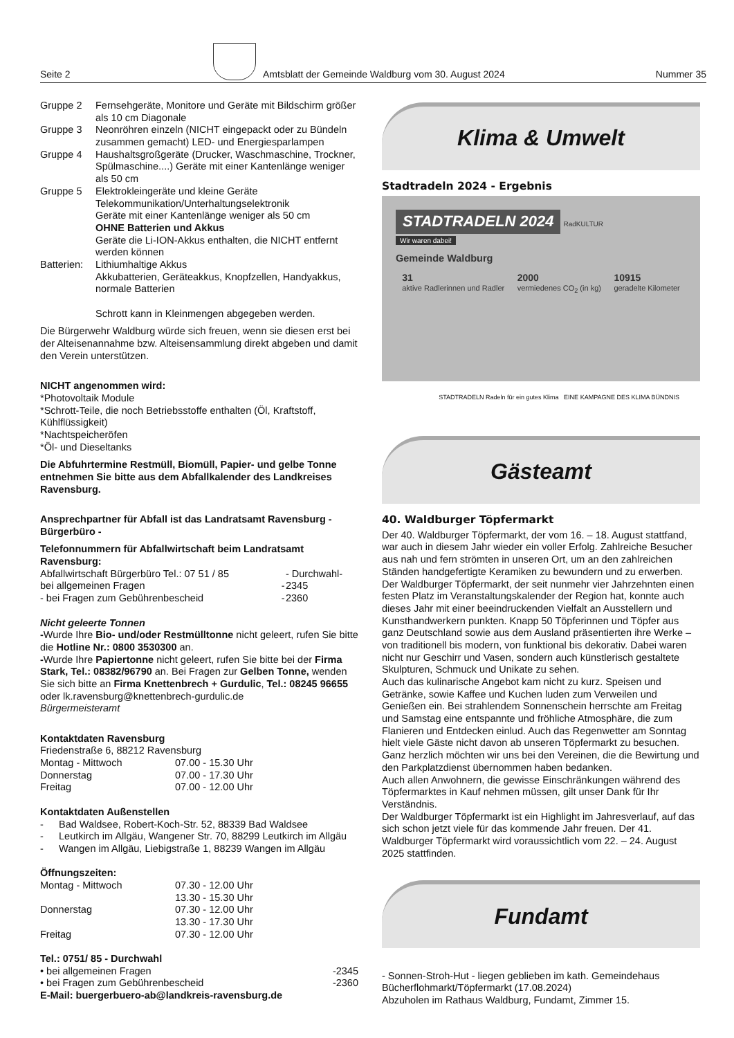Seite 2 Amtsblatt der Gemeinde Waldburg vom 30. August 2024 Nummer 35
| Gruppe 2 | Fernsehgeräte, Monitore und Geräte mit Bildschirm größer als 10 cm Diagonale |
| Gruppe 3 | Neonröhren einzeln (NICHT eingepackt oder zu Bündeln zusammen gemacht) LED- und Energiesparlampen |
| Gruppe 4 | Haushaltsgroßgeräte (Drucker, Waschmaschine, Trockner, Spülmaschine....) Geräte mit einer Kantenlänge weniger als 50 cm |
| Gruppe 5 | Elektrokleingeräte und kleine Geräte Telekommunikation/Unterhaltungselektronik Geräte mit einer Kantenlänge weniger als 50 cm OHNE Batterien und Akkus Geräte die Li-ION-Akkus enthalten, die NICHT entfernt werden können |
| Batterien: | Lithiumhaltige Akkus Akkubatterien, Geräteakkus, Knopfzellen, Handyakkus, normale Batterien Schrott kann in Kleinmengen abgegeben werden. |
Die Bürgerwehr Waldburg würde sich freuen, wenn sie diesen erst bei der Alteisenannahme bzw. Alteisensammlung direkt abgeben und damit den Verein unterstützen.
NICHT angenommen wird:
*Photovoltaik Module
*Schrott-Teile, die noch Betriebsstoffe enthalten (Öl, Kraftstoff, Kühlflüssigkeit)
*Nachtspeicheröfen
*Öl- und Dieseltanks
Die Abfuhrtermine Restmüll, Biomüll, Papier- und gelbe Tonne entnehmen Sie bitte aus dem Abfallkalender des Landkreises Ravensburg.
Ansprechpartner für Abfall ist das Landratsamt Ravensburg - Bürgerbüro -
Telefonnummern für Abfallwirtschaft beim Landratsamt Ravensburg:
| Abfallwirtschaft Bürgerbüro Tel.: 07 51 / 85 | | - Durchwahl- |
| bei allgemeinen Fragen | - | 2345 |
| - bei Fragen zum Gebührenbescheid | - | 2360 |
Nicht geleerte Tonnen
-Wurde Ihre Bio- und/oder Restmülltonne nicht geleert, rufen Sie bitte die Hotline Nr.: 0800 3530300 an.
-Wurde Ihre Papiertonne nicht geleert, rufen Sie bitte bei der Firma Stark, Tel.: 08382/96790 an. Bei Fragen zur Gelben Tonne, wenden Sie sich bitte an Firma Knettenbrech + Gurdulic, Tel.: 08245 96655 oder lk.ravensburg@knettenbrech-gurdulic.de
Bürgermeisteramt
Kontaktdaten Ravensburg
Friedenstraße 6, 88212 Ravensburg
| Montag - Mittwoch | 07.00 - 15.30 Uhr |
| Donnerstag | 07.00 - 17.30 Uhr |
| Freitag | 07.00 - 12.00 Uhr |
Kontaktdaten Außenstellen
| - | Bad Waldsee, Robert-Koch-Str. 52, 88339 Bad Waldsee |
| - | Leutkirch im Allgäu, Wangener Str. 70, 88299 Leutkirch im Allgäu |
| - | Wangen im Allgäu, Liebigstraße 1, 88239 Wangen im Allgäu |
Öffnungszeiten:
| Montag - Mittwoch | 07.30 - 12.00 Uhr 13.30 - 15.30 Uhr |
| Donnerstag | 07.30 - 12.00 Uhr 13.30 - 17.30 Uhr |
| Freitag | 07.30 - 12.00 Uhr |
Tel.: 0751/ 85 - Durchwahl
| • bei allgemeinen Fragen | -2345 |
| • bei Fragen zum Gebührenbescheid | -2360 |
E-Mail: buergerbuero-ab@landkreis-ravensburg.de
Klima & Umwelt
Stadtradeln 2024 - Ergebnis
STADTRADELN 2024
RadKULTUR
Wir waren dabei!
Gemeinde Waldburg
31
aktive Radlerinnen und Radler 2000
vermiedenes CO<sub>2</sub> (in kg) 10915
geradelte Kilometer
STADTRADELN Radeln für ein gutes Klima EINE KAMPAGNE DES KLIMA BÜNDNIS
Gästeamt
40. Waldburger Töpfermarkt
Der 40. Waldburger Töpfermarkt, der vom 16. – 18. August stattfand, war auch in diesem Jahr wieder ein voller Erfolg. Zahlreiche Besucher aus nah und fern strömten in unseren Ort, um an den zahlreichen Ständen handgefertigte Keramiken zu bewundern und zu erwerben.
Der Waldburger Töpfermarkt, der seit nunmehr vier Jahrzehnten einen festen Platz im Veranstaltungskalender der Region hat, konnte auch dieses Jahr mit einer beeindruckenden Vielfalt an Ausstellern und Kunsthandwerkern punkten. Knapp 50 Töpferinnen und Töpfer aus ganz Deutschland sowie aus dem Ausland präsentierten ihre Werke – von traditionell bis modern, von funktional bis dekorativ. Dabei waren nicht nur Geschirr und Vasen, sondern auch künstlerisch gestaltete Skulpturen, Schmuck und Unikate zu sehen.
Auch das kulinarische Angebot kam nicht zu kurz. Speisen und Getränke, sowie Kaffee und Kuchen luden zum Verweilen und Genießen ein. Bei strahlendem Sonnenschein herrschte am Freitag und Samstag eine entspannte und fröhliche Atmosphäre, die zum Flanieren und Entdecken einlud. Auch das Regenwetter am Sonntag hielt viele Gäste nicht davon ab unseren Töpfermarkt zu besuchen.
Ganz herzlich möchten wir uns bei den Vereinen, die die Bewirtung und den Parkplatzdienst übernommen haben bedanken.
Auch allen Anwohnern, die gewisse Einschränkungen während des Töpfermarktes in Kauf nehmen müssen, gilt unser Dank für Ihr Verständnis.
Der Waldburger Töpfermarkt ist ein Highlight im Jahresverlauf, auf das sich schon jetzt viele für das kommende Jahr freuen. Der 41. Waldburger Töpfermarkt wird voraussichtlich vom 22. – 24. August 2025 stattfinden.
Fundamt
- Sonnen-Stroh-Hut - liegen geblieben im kath. Gemeindehaus Bücherflohmarkt/Töpfermarkt (17.08.2024)
Abzuholen im Rathaus Waldburg, Fundamt, Zimmer 15.